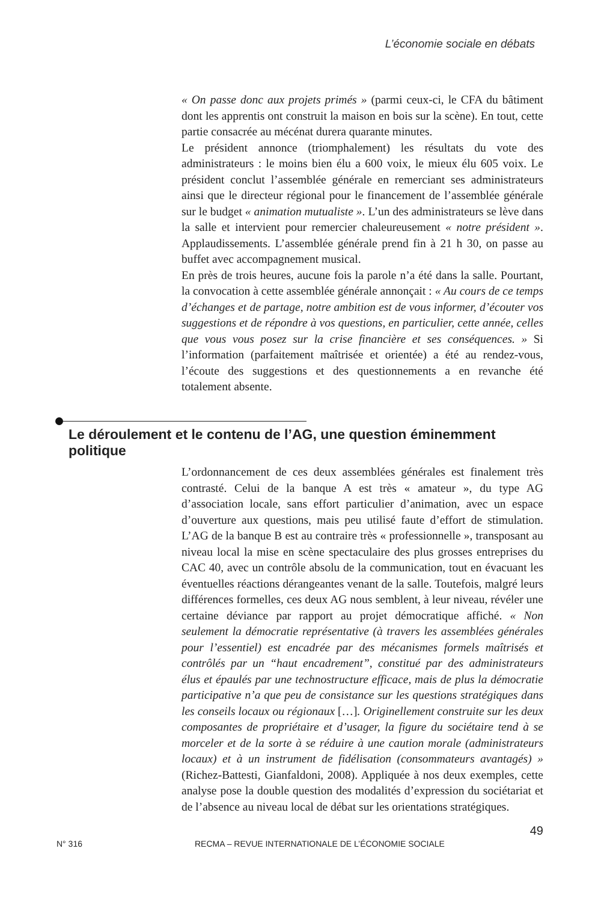L’économie sociale en débats
« On passe donc aux projets primés » (parmi ceux-ci, le CFA du bâtiment dont les apprentis ont construit la maison en bois sur la scène). En tout, cette partie consacrée au mécénat durera quarante minutes.
Le président annonce (triomphalement) les résultats du vote des administrateurs : le moins bien élu a 600 voix, le mieux élu 605 voix. Le président conclut l’assemblée générale en remerciant ses administrateurs ainsi que le directeur régional pour le financement de l’assemblée générale sur le budget « animation mutualiste ». L’un des administrateurs se lève dans la salle et intervient pour remercier chaleureusement « notre président ». Applaudissements. L’assemblée générale prend fin à 21 h 30, on passe au buffet avec accompagnement musical.
En près de trois heures, aucune fois la parole n’a été dans la salle. Pourtant, la convocation à cette assemblée générale annonçait : « Au cours de ce temps d’échanges et de partage, notre ambition est de vous informer, d’écouter vos suggestions et de répondre à vos questions, en particulier, cette année, celles que vous vous posez sur la crise financière et ses conséquences. » Si l’information (parfaitement maîtrisée et orientée) a été au rendez-vous, l’écoute des suggestions et des questionnements a en revanche été totalement absente.
Le déroulement et le contenu de l’AG, une question éminemment politique
L’ordonnancement de ces deux assemblées générales est finalement très contrasté. Celui de la banque A est très « amateur », du type AG d’association locale, sans effort particulier d’animation, avec un espace d’ouverture aux questions, mais peu utilisé faute d’effort de stimulation. L’AG de la banque B est au contraire très « professionnelle », transposant au niveau local la mise en scène spectaculaire des plus grosses entreprises du CAC 40, avec un contrôle absolu de la communication, tout en évacuant les éventuelles réactions dérangeantes venant de la salle. Toutefois, malgré leurs différences formelles, ces deux AG nous semblent, à leur niveau, révéler une certaine déviance par rapport au projet démocratique affiché. « Non seulement la démocratie représentative (à travers les assemblées générales pour l’essentiel) est encadrée par des mécanismes formels maîtrisés et contrôlés par un “haut encadrement”, constitué par des administrateurs élus et épaulés par une technostructure efficace, mais de plus la démocratie participative n’a que peu de consistance sur les questions stratégiques dans les conseils locaux ou régionaux […]. Originellement construite sur les deux composantes de propriétaire et d’usager, la figure du sociétaire tend à se morceler et de la sorte à se réduire à une caution morale (administrateurs locaux) et à un instrument de fidélisation (consommateurs avantagés) » (Richez-Battesti, Gianfaldoni, 2008). Appliquée à nos deux exemples, cette analyse pose la double question des modalités d’expression du sociétariat et de l’absence au niveau local de débat sur les orientations stratégiques.
49
N° 316 RECMA – REVUE INTERNATIONALE DE L’ÉCONOMIE SOCIALE